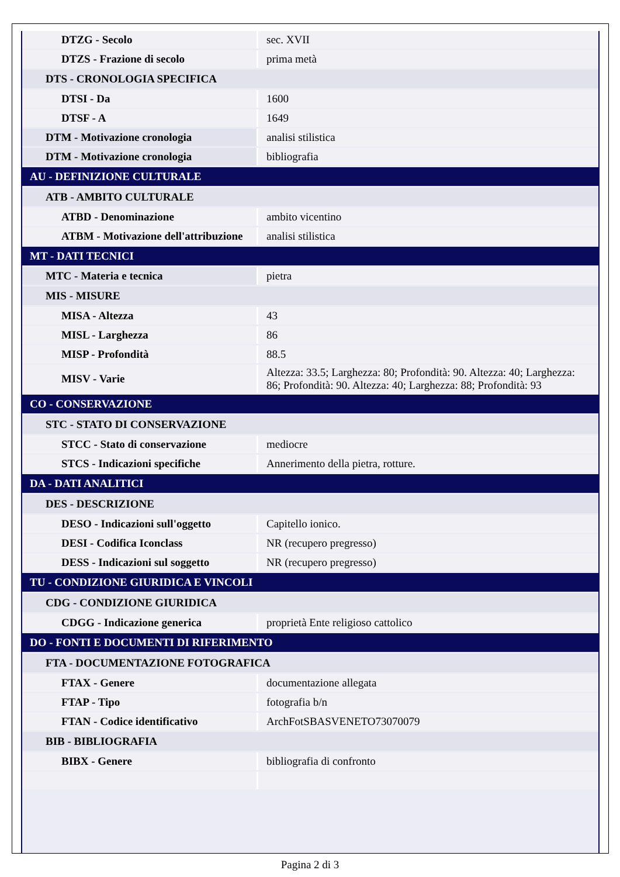| DTZG - Secolo | sec. XVII |
| DTZS - Frazione di secolo | prima metà |
| DTS - CRONOLOGIA SPECIFICA | |
| DTSI - Da | 1600 |
| DTSF - A | 1649 |
| DTM - Motivazione cronologia | analisi stilistica |
| DTM - Motivazione cronologia | bibliografia |
| AU - DEFINIZIONE CULTURALE | |
| ATB - AMBITO CULTURALE | |
| ATBD - Denominazione | ambito vicentino |
| ATBM - Motivazione dell'attribuzione | analisi stilistica |
| MT - DATI TECNICI | |
| MTC - Materia e tecnica | pietra |
| MIS - MISURE | |
| MISA - Altezza | 43 |
| MISL - Larghezza | 86 |
| MISP - Profondità | 88.5 |
| MISV - Varie | Altezza: 33.5; Larghezza: 80; Profondità: 90. Altezza: 40; Larghezza: 86; Profondità: 90. Altezza: 40; Larghezza: 88; Profondità: 93 |
| CO - CONSERVAZIONE | |
| STC - STATO DI CONSERVAZIONE | |
| STCC - Stato di conservazione | mediocre |
| STCS - Indicazioni specifiche | Annerimento della pietra, rotture. |
| DA - DATI ANALITICI | |
| DES - DESCRIZIONE | |
| DESO - Indicazioni sull'oggetto | Capitello ionico. |
| DESI - Codifica Iconclass | NR (recupero pregresso) |
| DESS - Indicazioni sul soggetto | NR (recupero pregresso) |
| TU - CONDIZIONE GIURIDICA E VINCOLI | |
| CDG - CONDIZIONE GIURIDICA | |
| CDGG - Indicazione generica | proprietà Ente religioso cattolico |
| DO - FONTI E DOCUMENTI DI RIFERIMENTO | |
| FTA - DOCUMENTAZIONE FOTOGRAFICA | |
| FTAX - Genere | documentazione allegata |
| FTAP - Tipo | fotografia b/n |
| FTAN - Codice identificativo | ArchFotSBASVENETO73070079 |
| BIB - BIBLIOGRAFIA | |
| BIBX - Genere | bibliografia di confronto |
Pagina 2 di 3